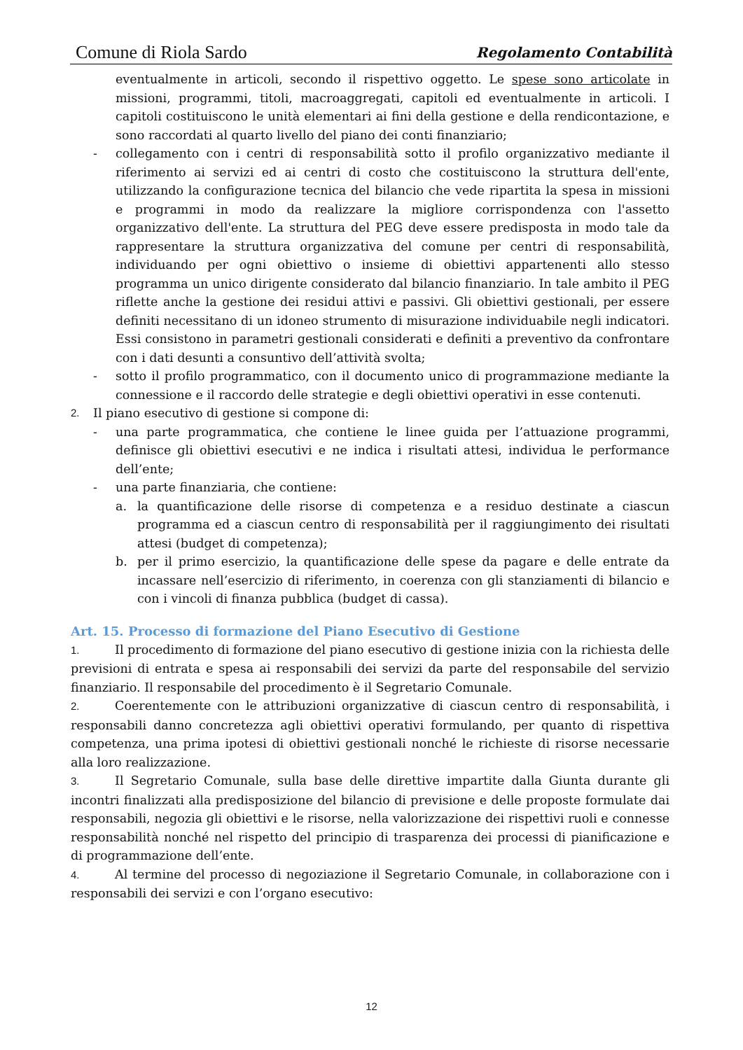Comune di Riola Sardo Regolamento Contabilità
eventualmente in articoli, secondo il rispettivo oggetto. Le spese sono articolate in missioni, programmi, titoli, macroaggregati, capitoli ed eventualmente in articoli. I capitoli costituiscono le unità elementari ai fini della gestione e della rendicontazione, e sono raccordati al quarto livello del piano dei conti finanziario;
- collegamento con i centri di responsabilità sotto il profilo organizzativo mediante il riferimento ai servizi ed ai centri di costo che costituiscono la struttura dell'ente, utilizzando la configurazione tecnica del bilancio che vede ripartita la spesa in missioni e programmi in modo da realizzare la migliore corrispondenza con l'assetto organizzativo dell'ente. La struttura del PEG deve essere predisposta in modo tale da rappresentare la struttura organizzativa del comune per centri di responsabilità, individuando per ogni obiettivo o insieme di obiettivi appartenenti allo stesso programma un unico dirigente considerato dal bilancio finanziario. In tale ambito il PEG riflette anche la gestione dei residui attivi e passivi. Gli obiettivi gestionali, per essere definiti necessitano di un idoneo strumento di misurazione individuabile negli indicatori. Essi consistono in parametri gestionali considerati e definiti a preventivo da confrontare con i dati desunti a consuntivo dell’attività svolta;
- sotto il profilo programmatico, con il documento unico di programmazione mediante la connessione e il raccordo delle strategie e degli obiettivi operativi in esse contenuti.
2. Il piano esecutivo di gestione si compone di:
- una parte programmatica, che contiene le linee guida per l’attuazione programmi, definisce gli obiettivi esecutivi e ne indica i risultati attesi, individua le performance dell’ente;
- una parte finanziaria, che contiene:
a. la quantificazione delle risorse di competenza e a residuo destinate a ciascun programma ed a ciascun centro di responsabilità per il raggiungimento dei risultati attesi (budget di competenza);
b. per il primo esercizio, la quantificazione delle spese da pagare e delle entrate da incassare nell’esercizio di riferimento, in coerenza con gli stanziamenti di bilancio e con i vincoli di finanza pubblica (budget di cassa).
Art. 15. Processo di formazione del Piano Esecutivo di Gestione
1. Il procedimento di formazione del piano esecutivo di gestione inizia con la richiesta delle previsioni di entrata e spesa ai responsabili dei servizi da parte del responsabile del servizio finanziario. Il responsabile del procedimento è il Segretario Comunale.
2. Coerentemente con le attribuzioni organizzative di ciascun centro di responsabilità, i responsabili danno concretezza agli obiettivi operativi formulando, per quanto di rispettiva competenza, una prima ipotesi di obiettivi gestionali nonché le richieste di risorse necessarie alla loro realizzazione.
3. Il Segretario Comunale, sulla base delle direttive impartite dalla Giunta durante gli incontri finalizzati alla predisposizione del bilancio di previsione e delle proposte formulate dai responsabili, negozia gli obiettivi e le risorse, nella valorizzazione dei rispettivi ruoli e connesse responsabilità nonché nel rispetto del principio di trasparenza dei processi di pianificazione e di programmazione dell’ente.
4. Al termine del processo di negoziazione il Segretario Comunale, in collaborazione con i responsabili dei servizi e con l’organo esecutivo:
12